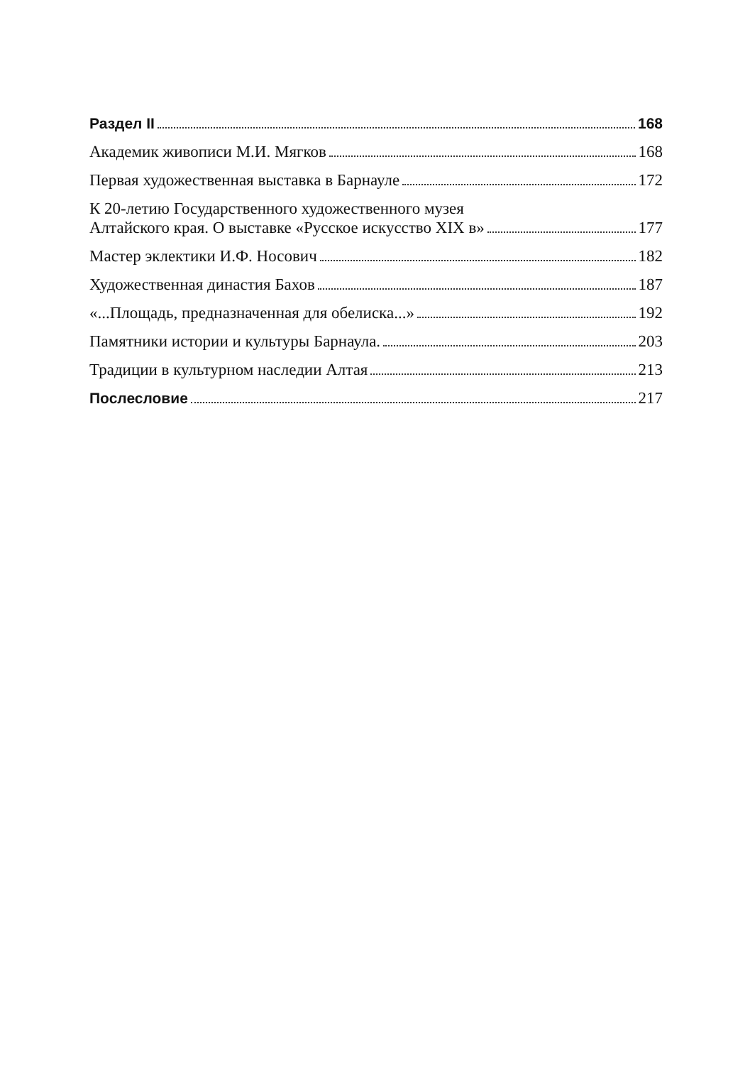Раздел II 168
Академик живописи М.И. Мягков 168
Первая художественная выставка в Барнауле 172
К 20-летию Государственного художественного музея
Алтайского края. О выставке «Русское искусство XIX в» 177
Мастер эклектики И.Ф. Носович 182
Художественная династия Бахов 187
«...Площадь, предназначенная для обелиска...» 192
Памятники истории и культуры Барнаула. 203
Традиции в культурном наследии Алтая 213
Послесловие 217